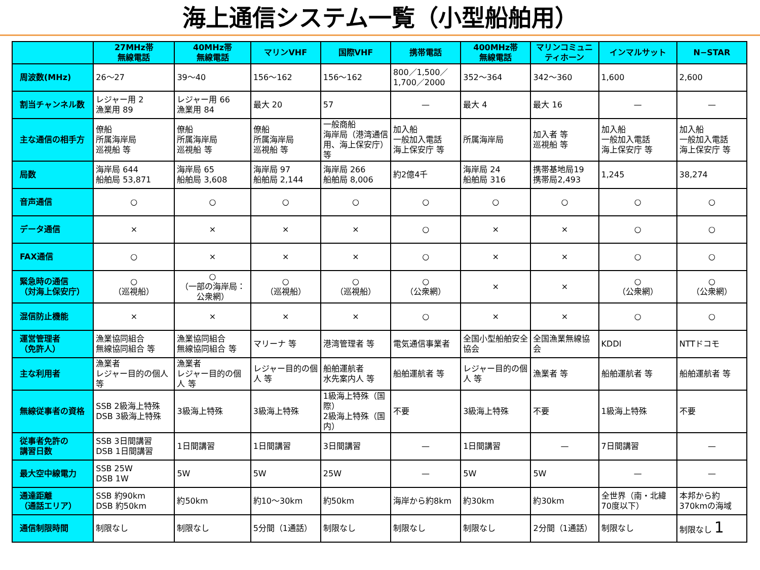海上通信システム一覧（小型船舶用）
| | 27MHz帯 無線電話 | 40MHz帯 無線電話 | マリンVHF | 国際VHF | 携帯電話 | 400MHz帯 無線電話 | マリンコミュニティホーン | インマルサット | N−STAR |
| --- | --- | --- | --- | --- | --- | --- | --- | --- | --- |
| 周波数(MHz) | 26～27 | 39～40 | 156～162 | 156～162 | 800／1,500／1,700／2000 | 352～364 | 342～360 | 1,600 | 2,600 |
| 割当チャンネル数 | レジャー用 2 漁業用 89 | レジャー用 66 漁業用 84 | 最大 20 | 57 | — | 最大 4 | 最大 16 | — | — |
| 主な通信の相手方 | 僚船 所属海岸局 巡視船 等 | 僚船 所属海岸局 巡視船 等 | 僚船 所属海岸局 巡視船 等 | 一般商船 海岸局（港湾通信用、海上保安庁）等 | 加入船 一般加入電話 海上保安庁 等 | 所属海岸局 | 加入者 等 巡視船 等 | 加入船 一般加入電話 海上保安庁 等 | 加入船 一般加入電話 海上保安庁 等 |
| 局数 | 海岸局 644 船舶局 53,871 | 海岸局 65 船舶局 3,608 | 海岸局 97 船舶局 2,144 | 海岸局 266 船舶局 8,006 | 約2億4千 | 海岸局 24 船舶局 316 | 携帯基地局19 携帯局2,493 | 1,245 | 38,274 |
| 音声通信 | ○ | ○ | ○ | ○ | ○ | ○ | ○ | ○ | ○ |
| データ通信 | × | × | × | × | ○ | × | × | ○ | ○ |
| FAX通信 | ○ | × | × | × | ○ | × | × | ○ | ○ |
| 緊急時の通信 （対海上保安庁） | ○ （巡視船） | ○ （一部の海岸局：公衆網） | ○ （巡視船） | ○ （巡視船） | ○ （公衆網） | × | × | ○ （公衆網） | ○ （公衆網） |
| 混信防止機能 | × | × | × | × | ○ | × | × | ○ | ○ |
| 運営管理者 （免許人） | 漁業協同組合 無線協同組合 等 | 漁業協同組合 無線協同組合 等 | マリーナ 等 | 港湾管理者 等 | 電気通信事業者 | 全国小型船舶安全協会 | 全国漁業無線協会 | KDDI | NTTドコモ |
| 主な利用者 | 漁業者 レジャー目的の個人 等 | 漁業者 レジャー目的の個人 等 | レジャー目的の個人 等 | 船舶運航者 水先案内人 等 | 船舶運航者 等 | レジャー目的の個人 等 | 漁業者 等 | 船舶運航者 等 | 船舶運航者 等 |
| 無線従事者の資格 | SSB 2級海上特殊 DSB 3級海上特殊 | 3級海上特殊 | 3級海上特殊 | 1級海上特殊（国際） 2級海上特殊（国内） | 不要 | 3級海上特殊 | 不要 | 1級海上特殊 | 不要 |
| 従事者免許の 講習日数 | SSB 3日間講習 DSB 1日間講習 | 1日間講習 | 1日間講習 | 3日間講習 | — | 1日間講習 | — | 7日間講習 | — |
| 最大空中線電力 | SSB 25W DSB 1W | 5W | 5W | 25W | — | 5W | 5W | — | — |
| 通達距離 （通話エリア） | SSB 約90km DSB 約50km | 約50km | 約10～30km | 約50km | 海岸から約8km | 約30km | 約30km | 全世界（南・北緯70度以下） | 本邦から約370kmの海域 |
| 通信制限時間 | 制限なし | 制限なし | 5分間（1通話） | 制限なし | 制限なし | 制限なし | 2分間（1通話） | 制限なし | 制限なし 1 |